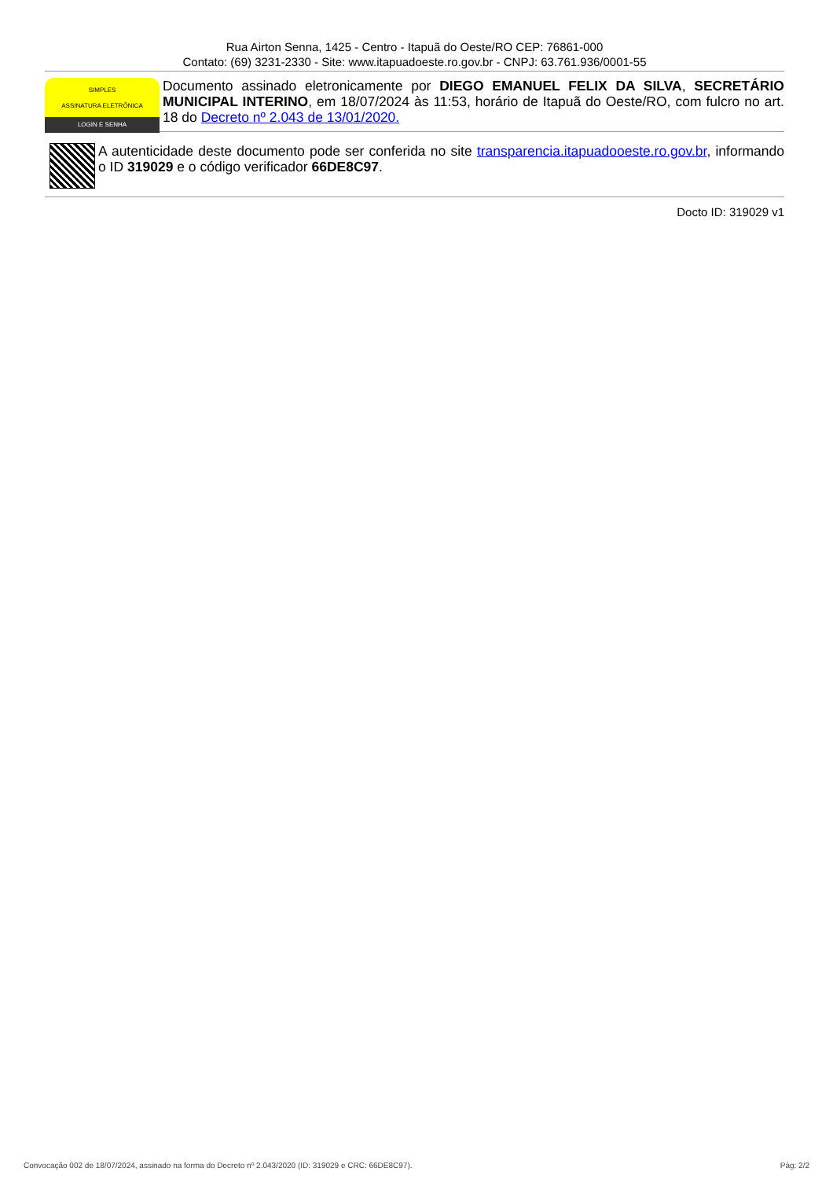Rua Airton Senna, 1425 - Centro - Itapuã do Oeste/RO CEP: 76861-000
Contato: (69) 3231-2330 - Site: www.itapuadoeste.ro.gov.br - CNPJ: 63.761.936/0001-55
SIMPLES
ASSINATURA ELETRÔNICA
LOGIN E SENHA
Documento assinado eletronicamente por DIEGO EMANUEL FELIX DA SILVA, SECRETÁRIO MUNICIPAL INTERINO, em 18/07/2024 às 11:53, horário de Itapuã do Oeste/RO, com fulcro no art. 18 do Decreto nº 2.043 de 13/01/2020.
A autenticidade deste documento pode ser conferida no site transparencia.itapuadooeste.ro.gov.br, informando o ID 319029 e o código verificador 66DE8C97.
Docto ID: 319029 v1
Convocação 002 de 18/07/2024, assinado na forma do Decreto nº 2.043/2020 (ID: 319029 e CRC: 66DE8C97). Pág: 2/2